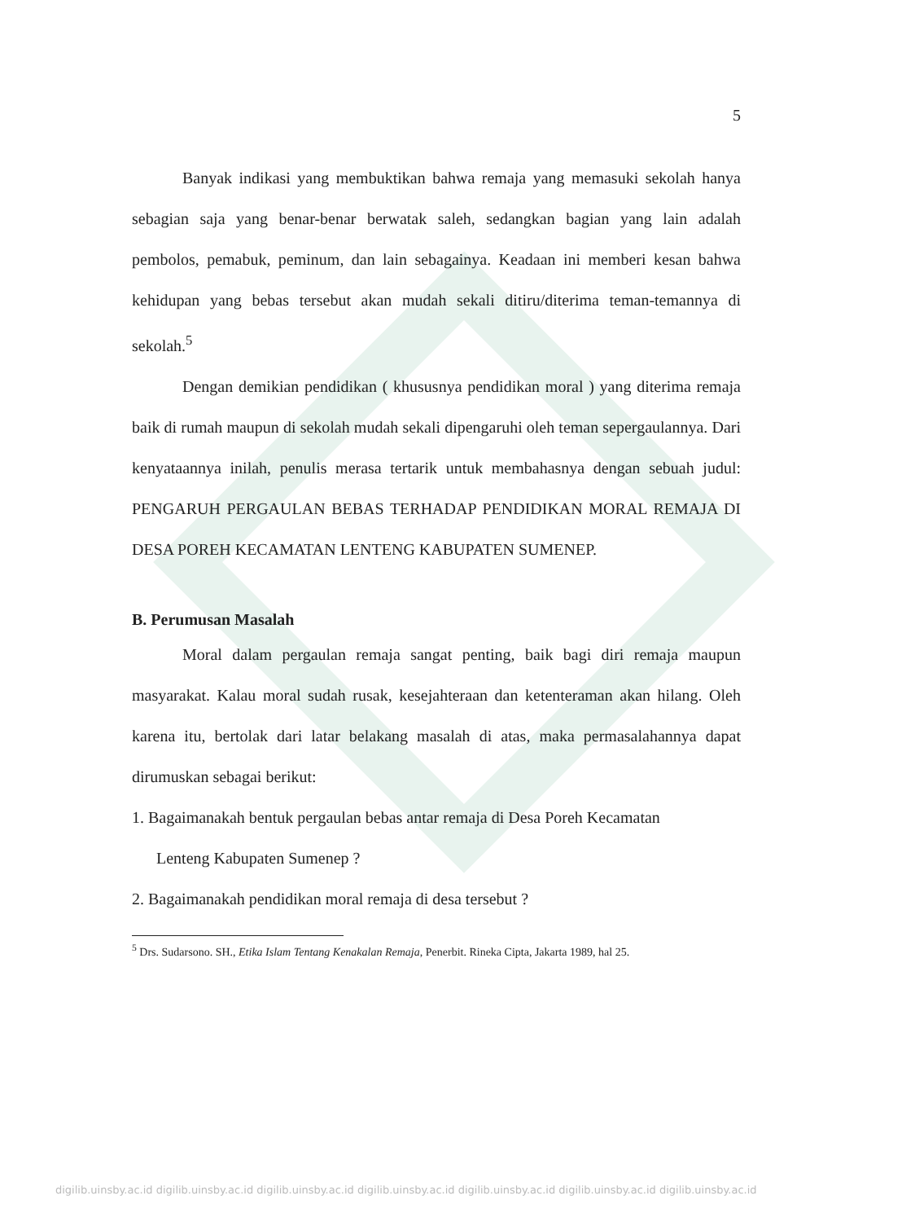5
Banyak indikasi yang membuktikan bahwa remaja yang memasuki sekolah hanya sebagian saja yang benar-benar berwatak saleh, sedangkan bagian yang lain adalah pembolos, pemabuk, peminum, dan lain sebagainya. Keadaan ini memberi kesan bahwa kehidupan yang bebas tersebut akan mudah sekali ditiru/diterima teman-temannya di sekolah.<sup>5</sup>
Dengan demikian pendidikan ( khususnya pendidikan moral ) yang diterima remaja baik di rumah maupun di sekolah mudah sekali dipengaruhi oleh teman sepergaulannya. Dari kenyataannya inilah, penulis merasa tertarik untuk membahasnya dengan sebuah judul: PENGARUH PERGAULAN BEBAS TERHADAP PENDIDIKAN MORAL REMAJA DI DESA POREH KECAMATAN LENTENG KABUPATEN SUMENEP.
B. Perumusan Masalah
Moral dalam pergaulan remaja sangat penting, baik bagi diri remaja maupun masyarakat. Kalau moral sudah rusak, kesejahteraan dan ketenteraman akan hilang. Oleh karena itu, bertolak dari latar belakang masalah di atas, maka permasalahannya dapat dirumuskan sebagai berikut:
1. Bagaimanakah bentuk pergaulan bebas antar remaja di Desa Poreh Kecamatan
Lenteng Kabupaten Sumenep ?
2. Bagaimanakah pendidikan moral remaja di desa tersebut ?
<sup>5</sup> Drs. Sudarsono. SH., Etika Islam Tentang Kenakalan Remaja, Penerbit. Rineka Cipta, Jakarta 1989, hal 25.
digilib.uinsby.ac.id digilib.uinsby.ac.id digilib.uinsby.ac.id digilib.uinsby.ac.id digilib.uinsby.ac.id digilib.uinsby.ac.id digilib.uinsby.ac.id